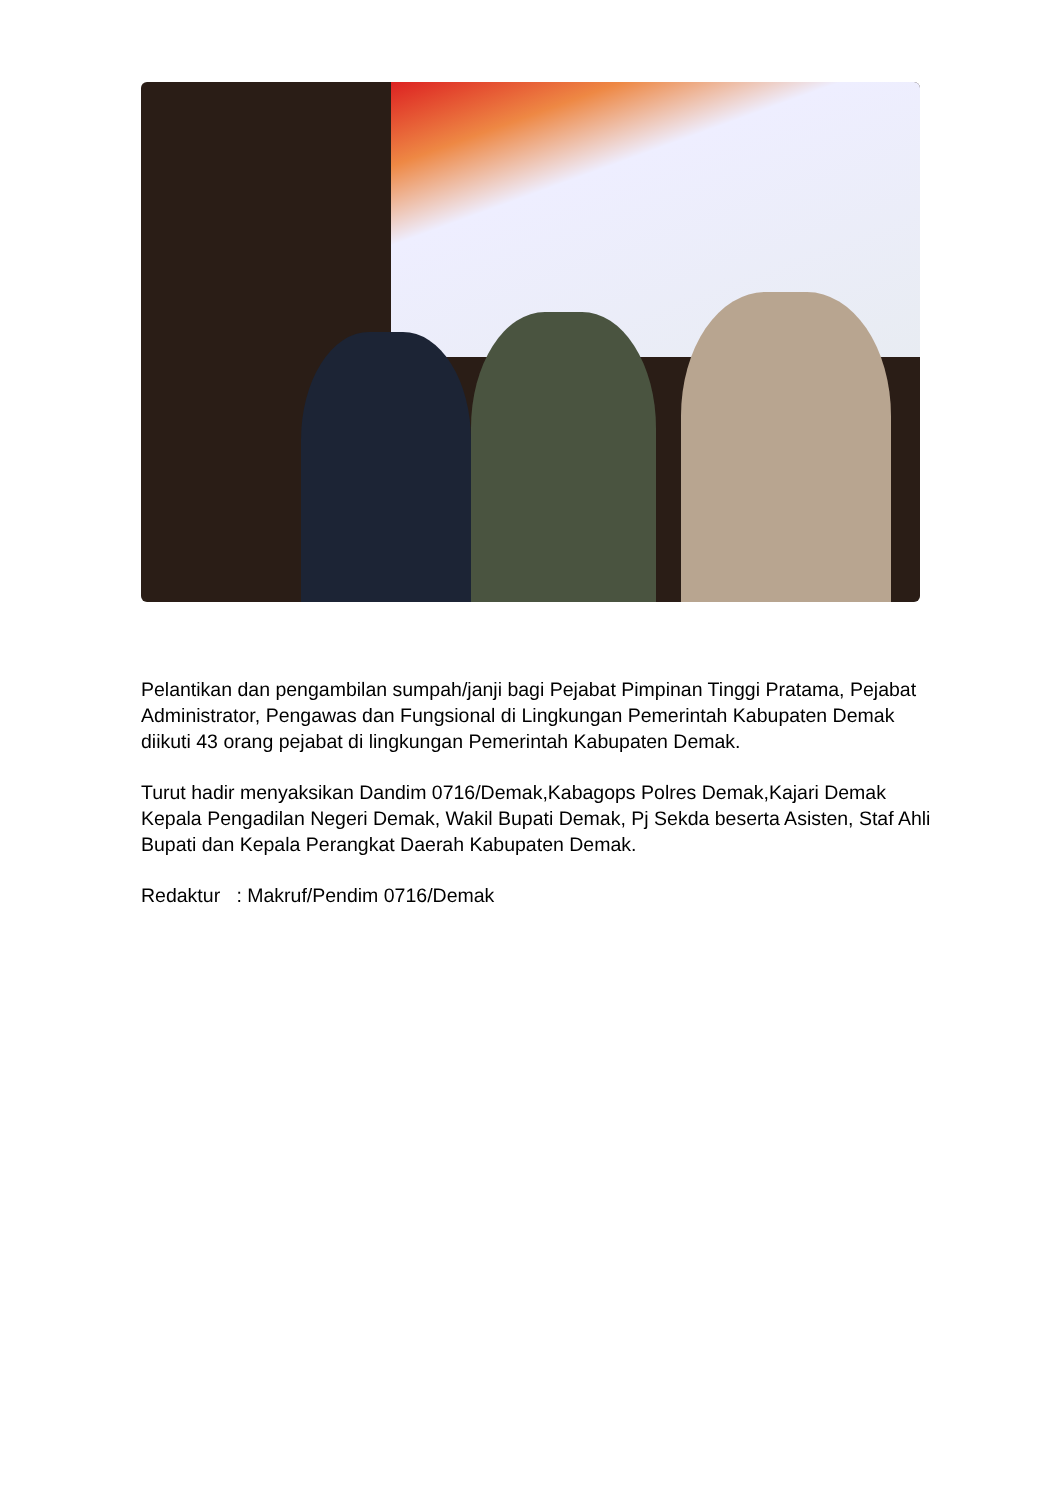Pelantikan dan pengambilan sumpah/janji bagi Pejabat Pimpinan Tinggi Pratama, Pejabat Administrator, Pengawas dan Fungsional di Lingkungan Pemerintah Kabupaten Demak diikuti 43 orang pejabat di lingkungan Pemerintah Kabupaten Demak.
Turut hadir menyaksikan Dandim 0716/Demak,Kabagops Polres Demak,Kajari Demak Kepala Pengadilan Negeri Demak, Wakil Bupati Demak, Pj Sekda beserta Asisten, Staf Ahli Bupati dan Kepala Perangkat Daerah Kabupaten Demak.
Redaktur : Makruf/Pendim 0716/Demak